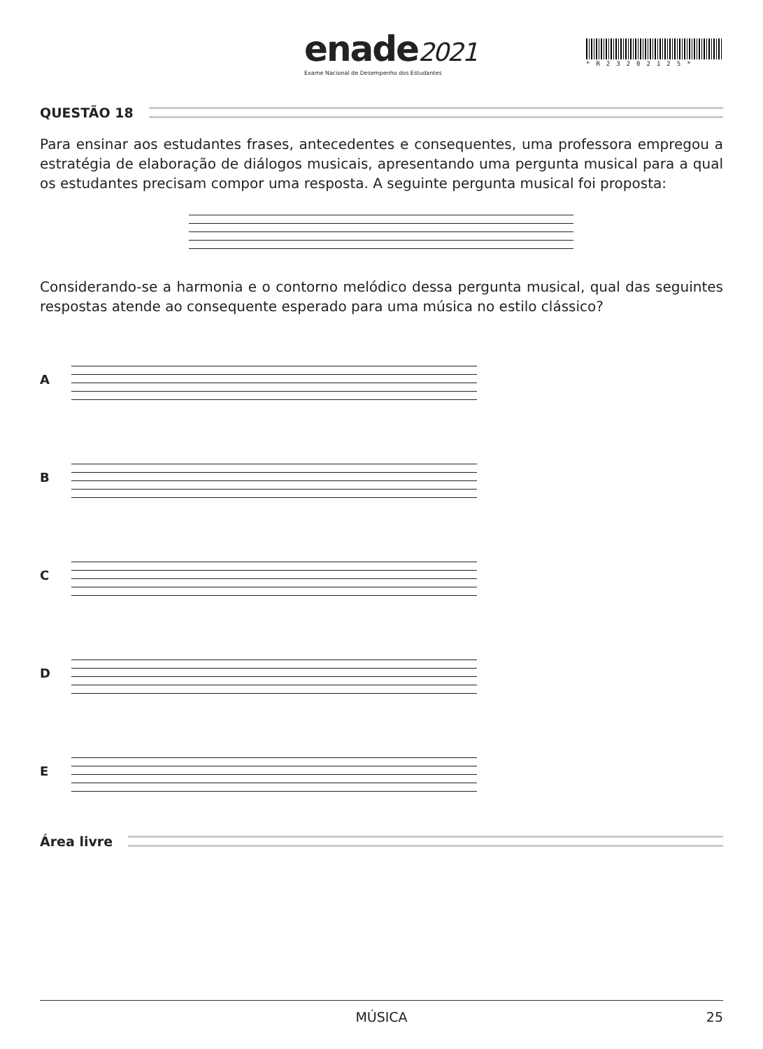enade2021
Exame Nacional de Desempenho dos Estudantes
*R23202125*
QUESTÃO 18
Para ensinar aos estudantes frases, antecedentes e consequentes, uma professora empregou a estratégia de elaboração de diálogos musicais, apresentando uma pergunta musical para a qual os estudantes precisam compor uma resposta. A seguinte pergunta musical foi proposta:
Considerando-se a harmonia e o contorno melódico dessa pergunta musical, qual das seguintes respostas atende ao consequente esperado para uma música no estilo clássico?
A
B
C
D
E
Área livre
MÚSICA 25